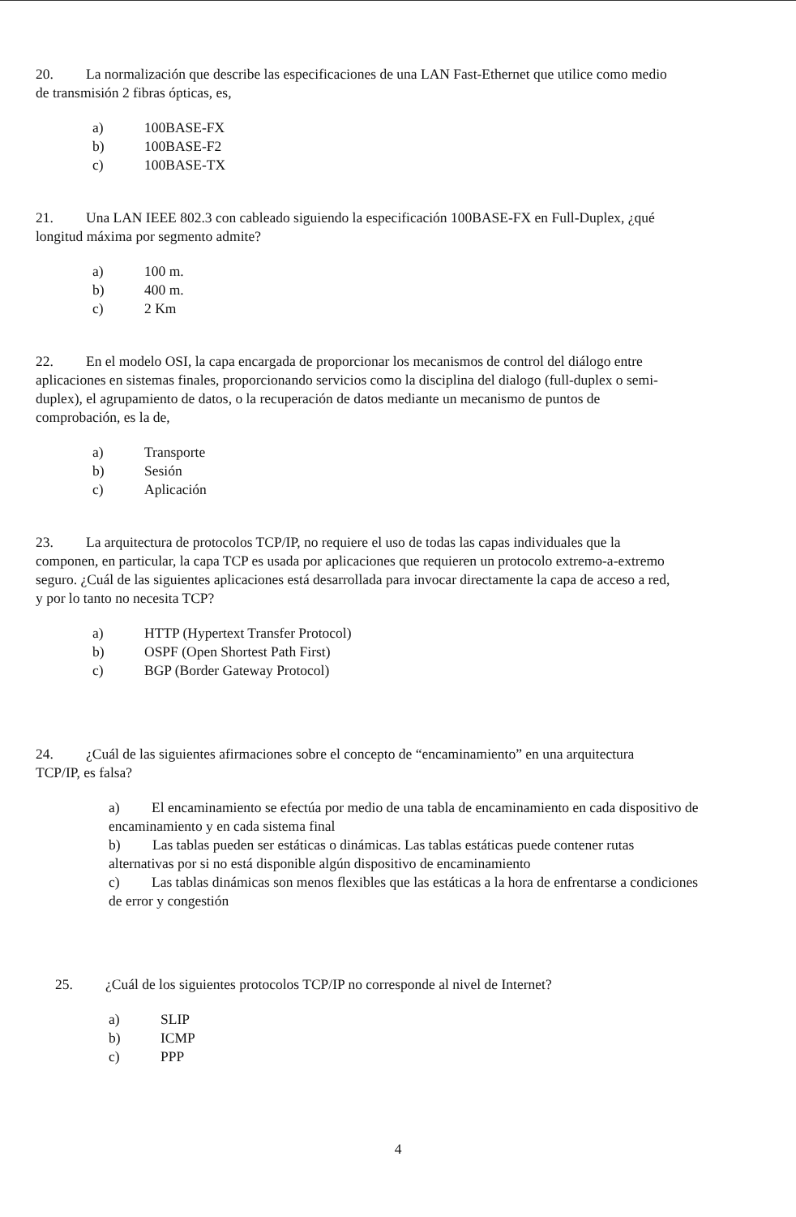20. La normalización que describe las especificaciones de una LAN Fast-Ethernet que utilice como medio de transmisión 2 fibras ópticas, es,
a) 100BASE-FX
b) 100BASE-F2
c) 100BASE-TX
21. Una LAN IEEE 802.3 con cableado siguiendo la especificación 100BASE-FX en Full-Duplex, ¿qué longitud máxima por segmento admite?
a) 100 m.
b) 400 m.
c) 2 Km
22. En el modelo OSI, la capa encargada de proporcionar los mecanismos de control del diálogo entre aplicaciones en sistemas finales, proporcionando servicios como la disciplina del dialogo (full-duplex o semi-duplex), el agrupamiento de datos, o la recuperación de datos mediante un mecanismo de puntos de comprobación, es la de,
a) Transporte
b) Sesión
c) Aplicación
23. La arquitectura de protocolos TCP/IP, no requiere el uso de todas las capas individuales que la componen, en particular, la capa TCP es usada por aplicaciones que requieren un protocolo extremo-a-extremo seguro. ¿Cuál de las siguientes aplicaciones está desarrollada para invocar directamente la capa de acceso a red, y por lo tanto no necesita TCP?
a) HTTP (Hypertext Transfer Protocol)
b) OSPF (Open Shortest Path First)
c) BGP (Border Gateway Protocol)
24. ¿Cuál de las siguientes afirmaciones sobre el concepto de “encaminamiento” en una arquitectura TCP/IP, es falsa?
a) El encaminamiento se efectúa por medio de una tabla de encaminamiento en cada dispositivo de encaminamiento y en cada sistema final
b) Las tablas pueden ser estáticas o dinámicas. Las tablas estáticas puede contener rutas alternativas por si no está disponible algún dispositivo de encaminamiento
c) Las tablas dinámicas son menos flexibles que las estáticas a la hora de enfrentarse a condiciones de error y congestión
25. ¿Cuál de los siguientes protocolos TCP/IP no corresponde al nivel de Internet?
a) SLIP
b) ICMP
c) PPP
4